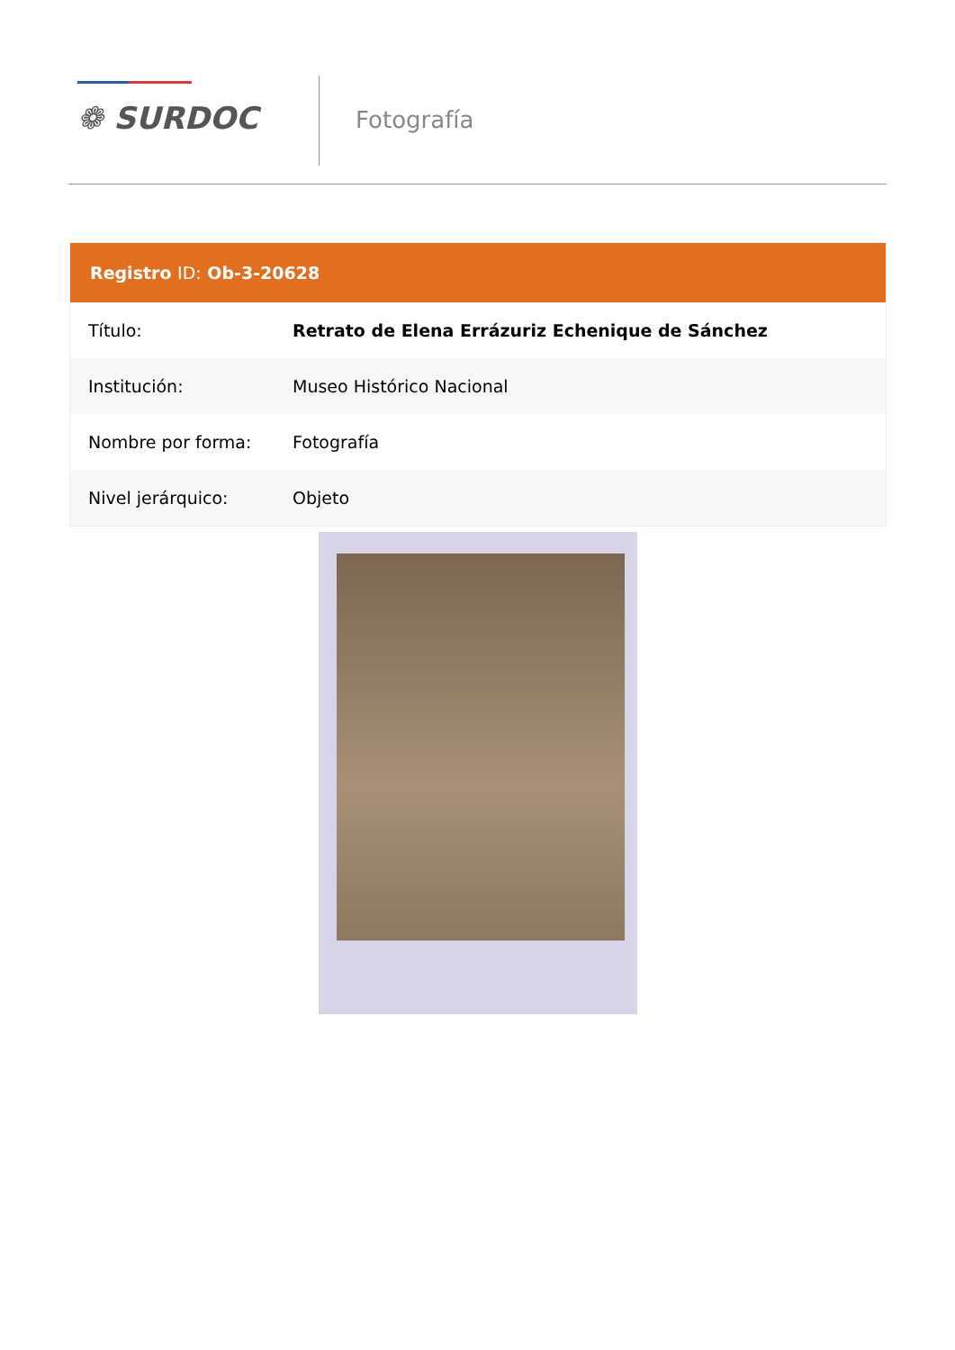❁ SURDOC
Fotografía
| Registro ID: Ob-3-20628 | |
| --- | --- |
| Título: | Retrato de Elena Errázuriz Echenique de Sánchez |
| Institución: | Museo Histórico Nacional |
| Nombre por forma: | Fotografía |
| Nivel jerárquico: | Objeto |